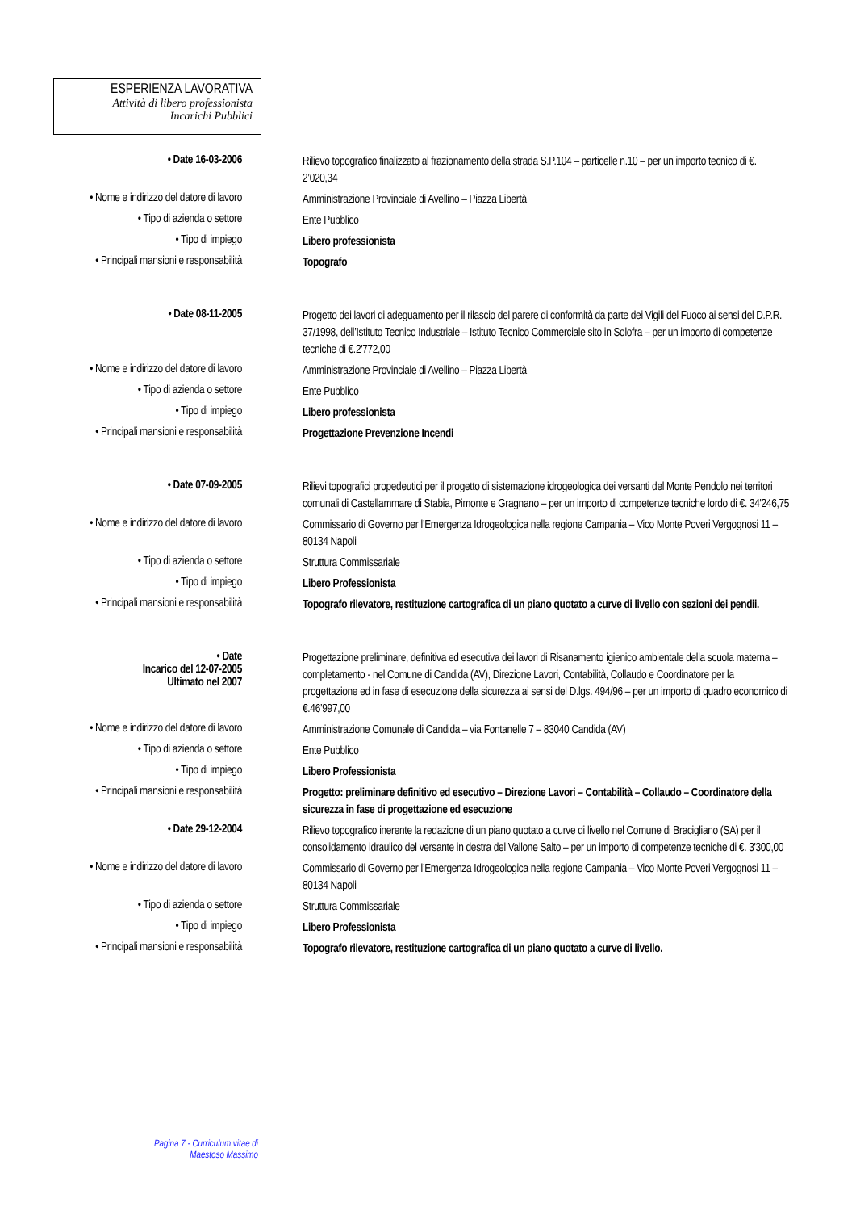ESPERIENZA LAVORATIVA
Attività di libero professionista
Incarichi Pubblici
• Date 16-03-2006
Rilievo topografico finalizzato al frazionamento della strada S.P.104 – particelle n.10 – per un importo tecnico di €. 2’020,34
• Nome e indirizzo del datore di lavoro
Amministrazione Provinciale di Avellino – Piazza Libertà
• Tipo di azienda o settore
Ente Pubblico
• Tipo di impiego
Libero professionista
• Principali mansioni e responsabilità
Topografo
• Date 08-11-2005
Progetto dei lavori di adeguamento per il rilascio del parere di conformità da parte dei Vigili del Fuoco ai sensi del D.P.R. 37/1998, dell’Istituto Tecnico Industriale – Istituto Tecnico Commerciale sito in Solofra – per un importo di competenze tecniche di €.2'772,00
• Nome e indirizzo del datore di lavoro
Amministrazione Provinciale di Avellino – Piazza Libertà
• Tipo di azienda o settore
Ente Pubblico
• Tipo di impiego
Libero professionista
• Principali mansioni e responsabilità
Progettazione Prevenzione Incendi
• Date 07-09-2005
Rilievi topografici propedeutici per il progetto di sistemazione idrogeologica dei versanti del Monte Pendolo nei territori comunali di Castellammare di Stabia, Pimonte e Gragnano – per un importo di competenze tecniche lordo di €. 34'246,75
• Nome e indirizzo del datore di lavoro
Commissario di Governo per l’Emergenza Idrogeologica nella regione Campania – Vico Monte Poveri Vergognosi 11 – 80134 Napoli
• Tipo di azienda o settore
Struttura Commissariale
• Tipo di impiego
Libero Professionista
• Principali mansioni e responsabilità
Topografo rilevatore, restituzione cartografica di un piano quotato a curve di livello con sezioni dei pendii.
• Date
Incarico del 12-07-2005
Ultimato nel 2007
Progettazione preliminare, definitiva ed esecutiva dei lavori di Risanamento igienico ambientale della scuola materna – completamento - nel Comune di Candida (AV), Direzione Lavori, Contabilità, Collaudo e Coordinatore per la progettazione ed in fase di esecuzione della sicurezza ai sensi del D.lgs. 494/96 – per un importo di quadro economico di €.46’997,00
• Nome e indirizzo del datore di lavoro
Amministrazione Comunale di Candida – via Fontanelle 7 – 83040 Candida (AV)
• Tipo di azienda o settore
Ente Pubblico
• Tipo di impiego
Libero Professionista
• Principali mansioni e responsabilità
Progetto: preliminare definitivo ed esecutivo – Direzione Lavori – Contabilità – Collaudo – Coordinatore della sicurezza in fase di progettazione ed esecuzione
• Date 29-12-2004
Rilievo topografico inerente la redazione di un piano quotato a curve di livello nel Comune di Bracigliano (SA) per il consolidamento idraulico del versante in destra del Vallone Salto – per un importo di competenze tecniche di €. 3'300,00
• Nome e indirizzo del datore di lavoro
Commissario di Governo per l’Emergenza Idrogeologica nella regione Campania – Vico Monte Poveri Vergognosi 11 – 80134 Napoli
• Tipo di azienda o settore
Struttura Commissariale
• Tipo di impiego
Libero Professionista
• Principali mansioni e responsabilità
Topografo rilevatore, restituzione cartografica di un piano quotato a curve di livello.
Pagina 7 - Curriculum vitae di
Maestoso Massimo